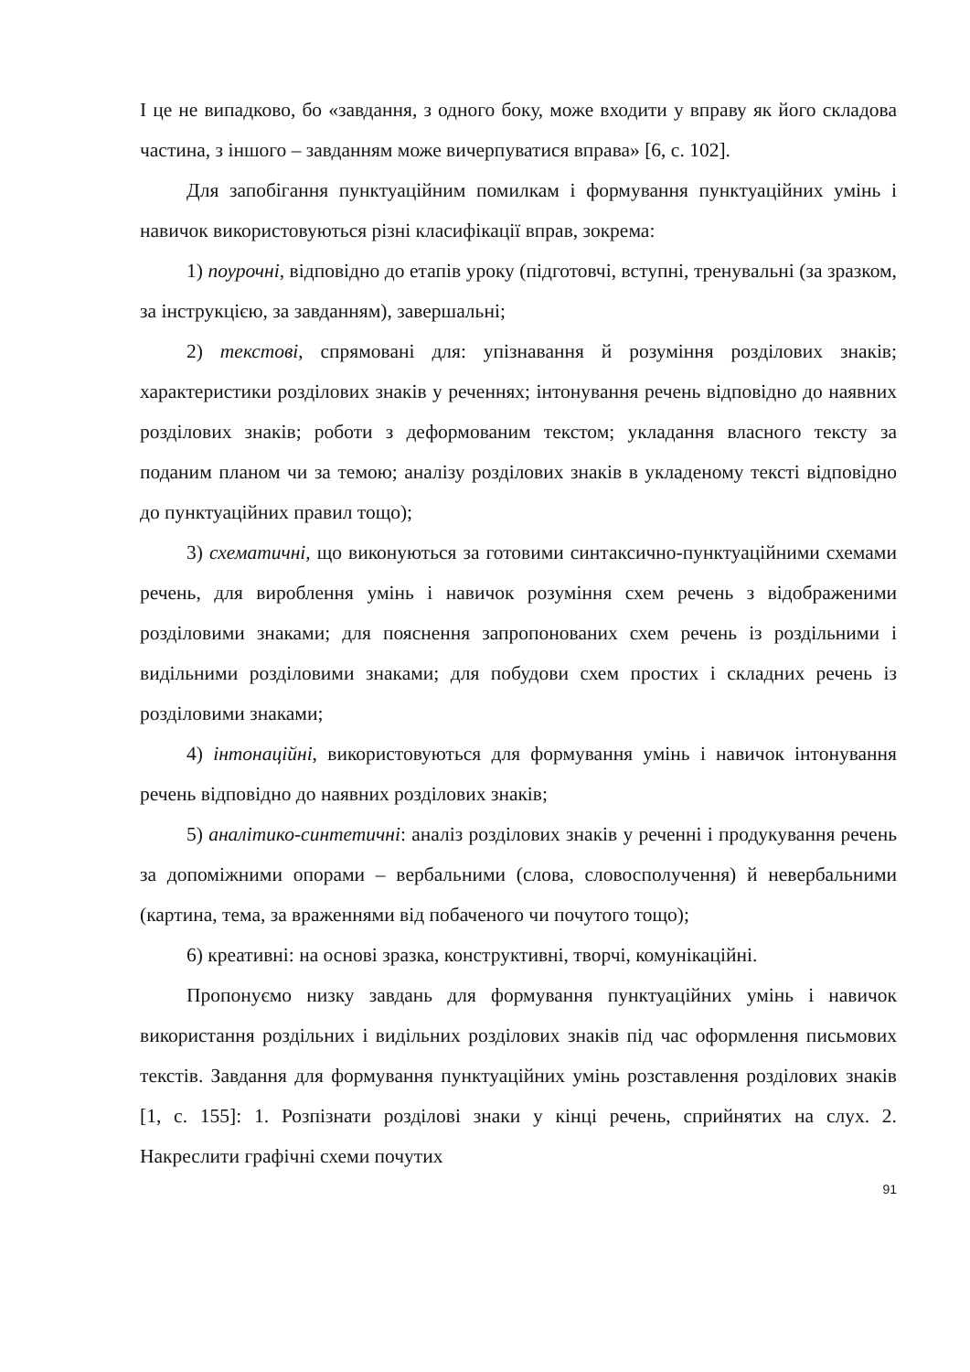І це не випадково, бо «завдання, з одного боку, може входити у вправу як його складова частина, з іншого – завданням може вичерпуватися вправа» [6, с. 102].
Для запобігання пунктуаційним помилкам і формування пунктуаційних умінь і навичок використовуються різні класифікації вправ, зокрема:
1) поурочні, відповідно до етапів уроку (підготовчі, вступні, тренувальні (за зразком, за інструкцією, за завданням), завершальні;
2) текстові, спрямовані для: упізнавання й розуміння розділових знаків; характеристики розділових знаків у реченнях; інтонування речень відповідно до наявних розділових знаків; роботи з деформованим текстом; укладання власного тексту за поданим планом чи за темою; аналізу розділових знаків в укладеному тексті відповідно до пунктуаційних правил тощо);
3) схематичні, що виконуються за готовими синтаксично-пунктуаційними схемами речень, для вироблення умінь і навичок розуміння схем речень з відображеними розділовими знаками; для пояснення запропонованих схем речень із роздільними і видільними розділовими знаками; для побудови схем простих і складних речень із розділовими знаками;
4) інтонаційні, використовуються для формування умінь і навичок інтонування речень відповідно до наявних розділових знаків;
5) аналітико-синтетичні: аналіз розділових знаків у реченні і продукування речень за допоміжними опорами – вербальними (слова, словосполучення) й невербальними (картина, тема, за враженнями від побаченого чи почутого тощо);
6) креативні: на основі зразка, конструктивні, творчі, комунікаційні.
Пропонуємо низку завдань для формування пунктуаційних умінь і навичок використання роздільних і видільних розділових знаків під час оформлення письмових текстів. Завдання для формування пунктуаційних умінь розставлення розділових знаків [1, с. 155]: 1. Розпізнати розділові знаки у кінці речень, сприйнятих на слух. 2. Накреслити графічні схеми почутих
91